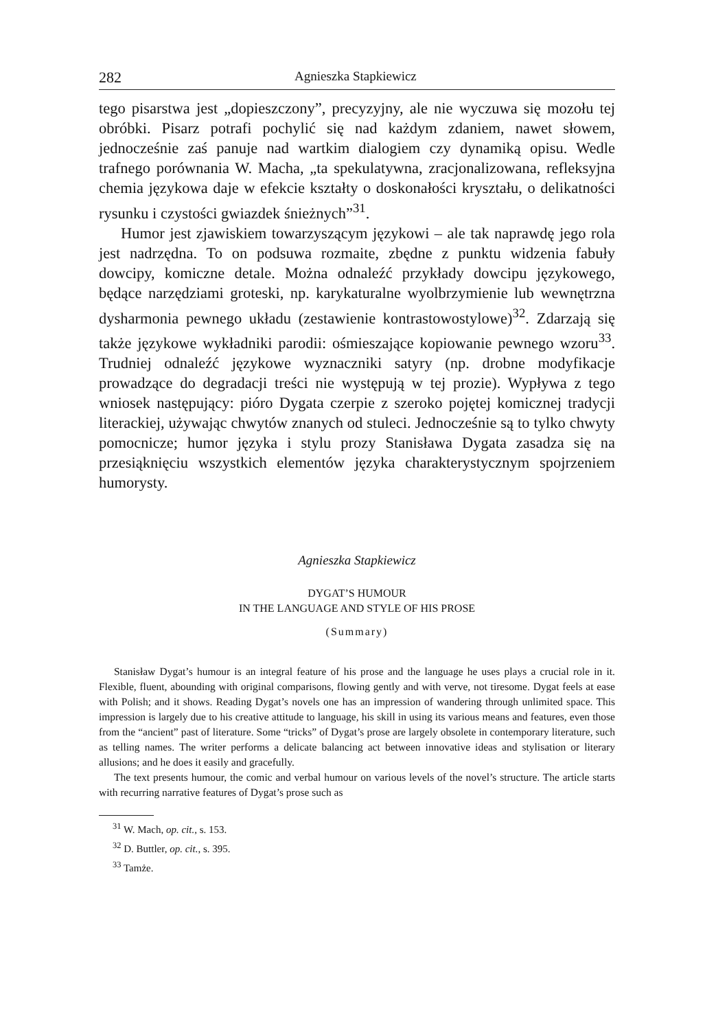282 Agnieszka Stapkiewicz
tego pisarstwa jest „dopieszczony”, precyzyjny, ale nie wyczuwa się mozołu tej obróbki. Pisarz potrafi pochylić się nad każdym zdaniem, nawet słowem, jednocześnie zaś panuje nad wartkim dialogiem czy dynamiką opisu. Wedle trafnego porównania W. Macha, „ta spekulatywna, zracjonalizowana, refleksyjna chemia językowa daje w efekcie kształty o doskonałości kryształu, o delikatności rysunku i czystości gwiazdek śnieżnych”<sup>31</sup>.
Humor jest zjawiskiem towarzyszącym językowi – ale tak naprawdę jego rola jest nadrzędna. To on podsuwa rozmaite, zbędne z punktu widzenia fabuły dowcipy, komiczne detale. Można odnaleźć przykłady dowcipu językowego, będące narzędziami groteski, np. karykaturalne wyolbrzymienie lub wewnętrzna dysharmonia pewnego układu (zestawienie kontrastowostylowe)<sup>32</sup>. Zdarzają się także językowe wykładniki parodii: ośmieszające kopiowanie pewnego wzoru<sup>33</sup>. Trudniej odnaleźć językowe wyznaczniki satyry (np. drobne modyfikacje prowadzące do degradacji treści nie występują w tej prozie). Wypływa z tego wniosek następujący: pióro Dygata czerpie z szeroko pojętej komicznej tradycji literackiej, używając chwytów znanych od stuleci. Jednocześnie są to tylko chwyty pomocnicze; humor języka i stylu prozy Stanisława Dygata zasadza się na przesiąknięciu wszystkich elementów języka charakterystycznym spojrzeniem humorysty.
Agnieszka Stapkiewicz
DYGAT’S HUMOUR
IN THE LANGUAGE AND STYLE OF HIS PROSE
(Summary)
Stanisław Dygat’s humour is an integral feature of his prose and the language he uses plays a crucial role in it. Flexible, fluent, abounding with original comparisons, flowing gently and with verve, not tiresome. Dygat feels at ease with Polish; and it shows. Reading Dygat’s novels one has an impression of wandering through unlimited space. This impression is largely due to his creative attitude to language, his skill in using its various means and features, even those from the “ancient” past of literature. Some “tricks” of Dygat’s prose are largely obsolete in contemporary literature, such as telling names. The writer performs a delicate balancing act between innovative ideas and stylisation or literary allusions; and he does it easily and gracefully.
The text presents humour, the comic and verbal humour on various levels of the novel’s structure. The article starts with recurring narrative features of Dygat’s prose such as
<sup>31</sup> W. Mach, op. cit., s. 153.
<sup>32</sup> D. Buttler, op. cit., s. 395.
<sup>33</sup> Tamże.